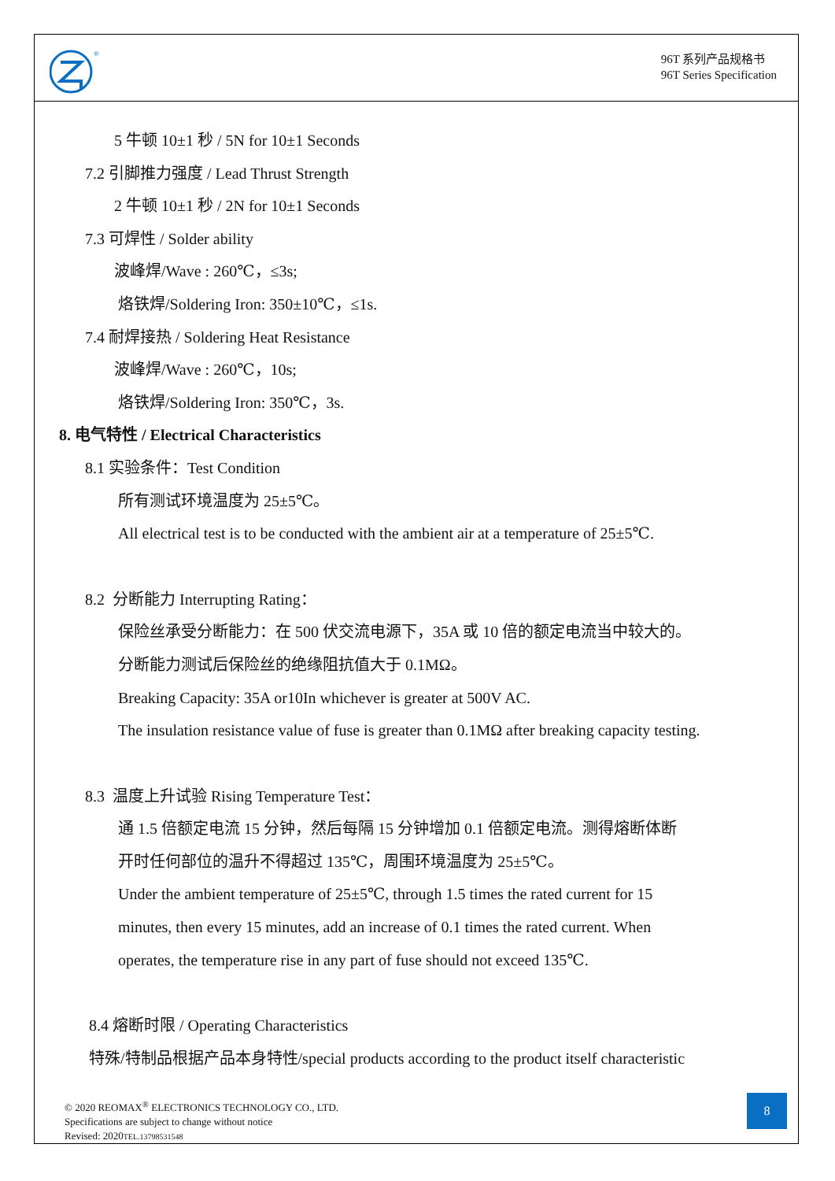®
96T 系列产品规格书
96T Series Specification
5 牛顿 10±1 秒 / 5N for 10±1 Seconds
7.2 引脚推力强度 / Lead Thrust Strength
2 牛顿 10±1 秒 / 2N for 10±1 Seconds
7.3 可焊性 / Solder ability
波峰焊/Wave : 260℃，≤3s;
烙铁焊/Soldering Iron: 350±10℃，≤1s.
7.4 耐焊接热 / Soldering Heat Resistance
波峰焊/Wave : 260℃，10s;
烙铁焊/Soldering Iron: 350℃，3s.
8. 电气特性 / Electrical Characteristics
8.1 实验条件：Test Condition
所有测试环境温度为 25±5℃。
All electrical test is to be conducted with the ambient air at a temperature of 25±5℃.
8.2 分断能力 Interrupting Rating：
保险丝承受分断能力：在 500 伏交流电源下，35A 或 10 倍的额定电流当中较大的。
分断能力测试后保险丝的绝缘阻抗值大于 0.1MΩ。
Breaking Capacity: 35A or10In whichever is greater at 500V AC.
The insulation resistance value of fuse is greater than 0.1MΩ after breaking capacity testing.
8.3 温度上升试验 Rising Temperature Test：
通 1.5 倍额定电流 15 分钟，然后每隔 15 分钟增加 0.1 倍额定电流。测得熔断体断
开时任何部位的温升不得超过 135℃，周围环境温度为 25±5℃。
Under the ambient temperature of 25±5℃, through 1.5 times the rated current for 15
minutes, then every 15 minutes, add an increase of 0.1 times the rated current. When
operates, the temperature rise in any part of fuse should not exceed 135℃.
8.4 熔断时限 / Operating Characteristics
特殊/特制品根据产品本身特性/special products according to the product itself characteristic
© 2020 REOMAX<sup>®</sup> ELECTRONICS TECHNOLOGY CO., LTD.
Specifications are subject to change without notice
Revised: 2020TEL.13798531548
8